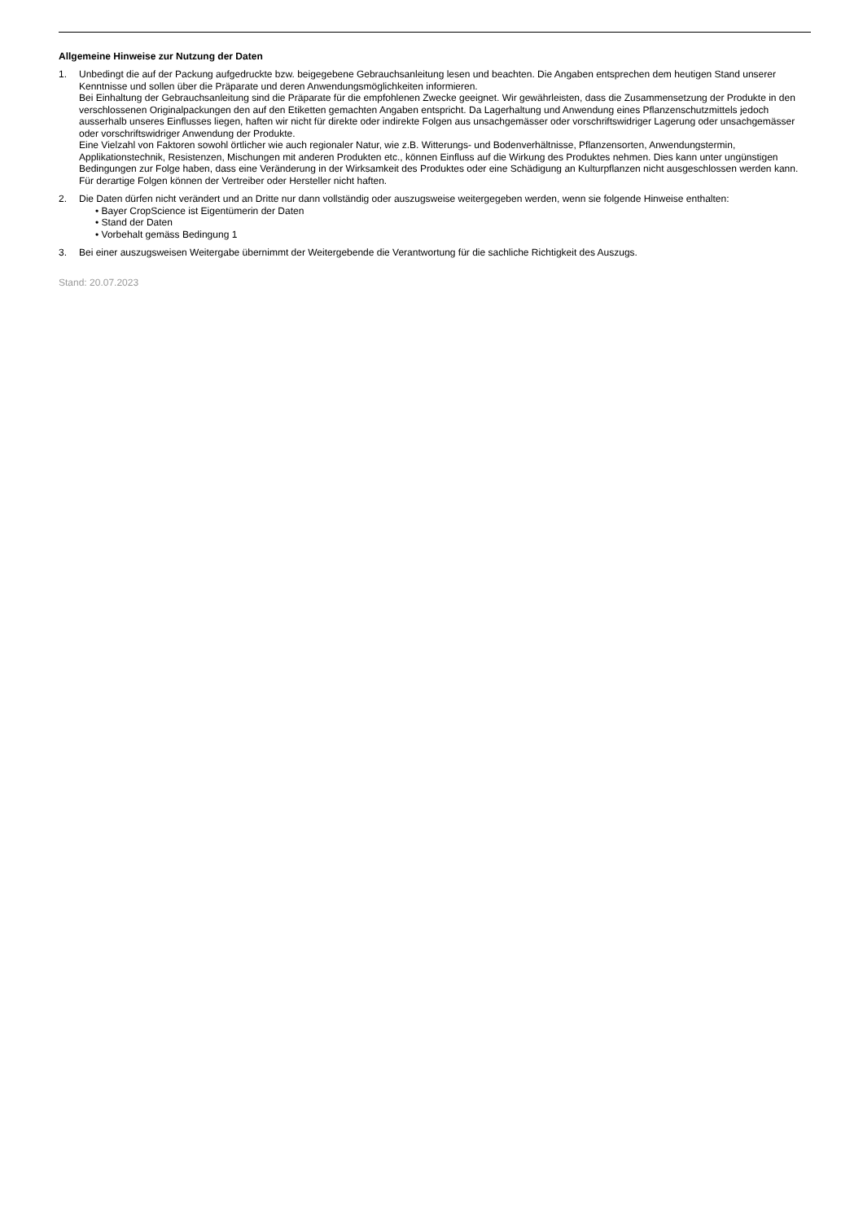Allgemeine Hinweise zur Nutzung der Daten
1. Unbedingt die auf der Packung aufgedruckte bzw. beigegebene Gebrauchsanleitung lesen und beachten. Die Angaben entsprechen dem heutigen Stand unserer Kenntnisse und sollen über die Präparate und deren Anwendungsmöglichkeiten informieren.
Bei Einhaltung der Gebrauchsanleitung sind die Präparate für die empfohlenen Zwecke geeignet. Wir gewährleisten, dass die Zusammensetzung der Produkte in den verschlossenen Originalpackungen den auf den Etiketten gemachten Angaben entspricht. Da Lagerhaltung und Anwendung eines Pflanzenschutzmittels jedoch ausserhalb unseres Einflusses liegen, haften wir nicht für direkte oder indirekte Folgen aus unsachgemässer oder vorschriftswidriger Lagerung oder unsachgemässer oder vorschriftswidriger Anwendung der Produkte.
Eine Vielzahl von Faktoren sowohl örtlicher wie auch regionaler Natur, wie z.B. Witterungs- und Bodenverhältnisse, Pflanzensorten, Anwendungstermin, Applikationstechnik, Resistenzen, Mischungen mit anderen Produkten etc., können Einfluss auf die Wirkung des Produktes nehmen. Dies kann unter ungünstigen Bedingungen zur Folge haben, dass eine Veränderung in der Wirksamkeit des Produktes oder eine Schädigung an Kulturpflanzen nicht ausgeschlossen werden kann. Für derartige Folgen können der Vertreiber oder Hersteller nicht haften.
2. Die Daten dürfen nicht verändert und an Dritte nur dann vollständig oder auszugsweise weitergegeben werden, wenn sie folgende Hinweise enthalten:
• Bayer CropScience ist Eigentümerin der Daten
• Stand der Daten
• Vorbehalt gemäss Bedingung 1
3. Bei einer auszugsweisen Weitergabe übernimmt der Weitergebende die Verantwortung für die sachliche Richtigkeit des Auszugs.
Stand: 20.07.2023